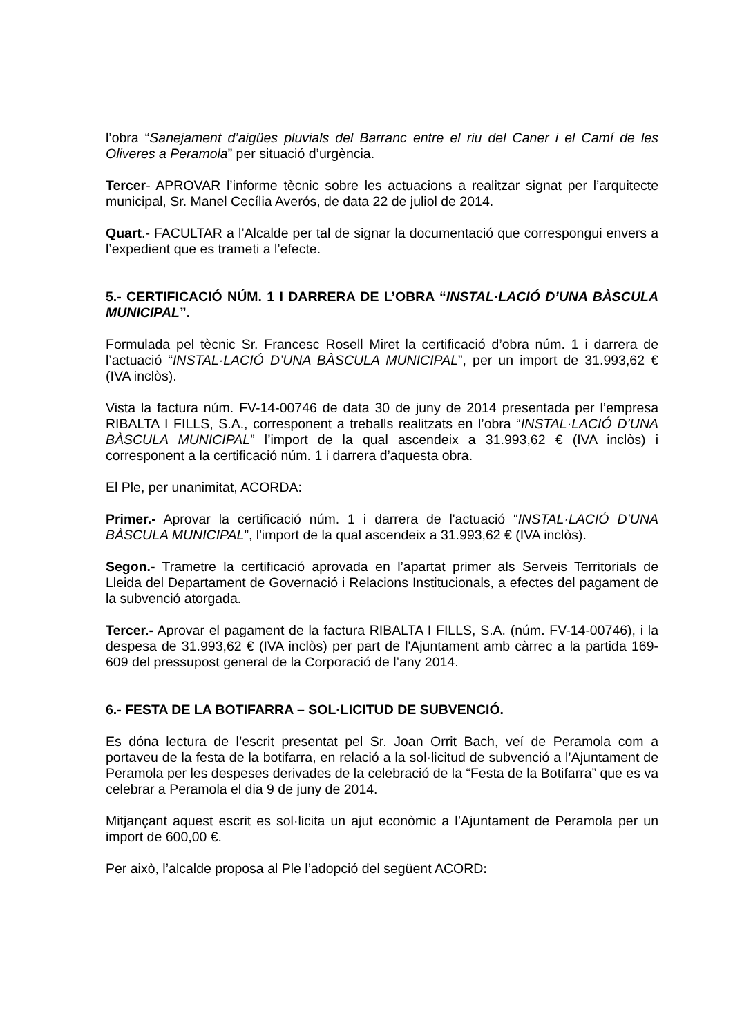l’obra “Sanejament d’aigües pluvials del Barranc entre el riu del Caner i el Camí de les Oliveres a Peramola” per situació d’urgència.
Tercer- APROVAR l’informe tècnic sobre les actuacions a realitzar signat per l’arquitecte municipal, Sr. Manel Cecília Averós, de data 22 de juliol de 2014.
Quart.- FACULTAR a l’Alcalde per tal de signar la documentació que correspongui envers a l’expedient que es trameti a l’efecte.
5.- CERTIFICACIÓ NÚM. 1 I DARRERA DE L’OBRA “INSTAL·LACIÓ D’UNA BÀSCULA MUNICIPAL”.
Formulada pel tècnic Sr. Francesc Rosell Miret la certificació d’obra núm. 1 i darrera de l’actuació “INSTAL·LACIÓ D’UNA BÀSCULA MUNICIPAL”, per un import de 31.993,62 € (IVA inclòs).
Vista la factura núm. FV-14-00746 de data 30 de juny de 2014 presentada per l’empresa RIBALTA I FILLS, S.A., corresponent a treballs realitzats en l’obra “INSTAL·LACIÓ D’UNA BÀSCULA MUNICIPAL” l’import de la qual ascendeix a 31.993,62 € (IVA inclòs) i corresponent a la certificació núm. 1 i darrera d’aquesta obra.
El Ple, per unanimitat, ACORDA:
Primer.- Aprovar la certificació núm. 1 i darrera de l'actuació “INSTAL·LACIÓ D’UNA BÀSCULA MUNICIPAL”, l'import de la qual ascendeix a 31.993,62 € (IVA inclòs).
Segon.- Trametre la certificació aprovada en l’apartat primer als Serveis Territorials de Lleida del Departament de Governació i Relacions Institucionals, a efectes del pagament de la subvenció atorgada.
Tercer.- Aprovar el pagament de la factura RIBALTA I FILLS, S.A. (núm. FV-14-00746), i la despesa de 31.993,62 € (IVA inclòs) per part de l'Ajuntament amb càrrec a la partida 169-609 del pressupost general de la Corporació de l’any 2014.
6.- FESTA DE LA BOTIFARRA – SOL·LICITUD DE SUBVENCIÓ.
Es dóna lectura de l’escrit presentat pel Sr. Joan Orrit Bach, veí de Peramola com a portaveu de la festa de la botifarra, en relació a la sol·licitud de subvenció a l’Ajuntament de Peramola per les despeses derivades de la celebració de la “Festa de la Botifarra” que es va celebrar a Peramola el dia 9 de juny de 2014.
Mitjançant aquest escrit es sol·licita un ajut econòmic a l’Ajuntament de Peramola per un import de 600,00 €.
Per això, l’alcalde proposa al Ple l’adopció del següent ACORD: